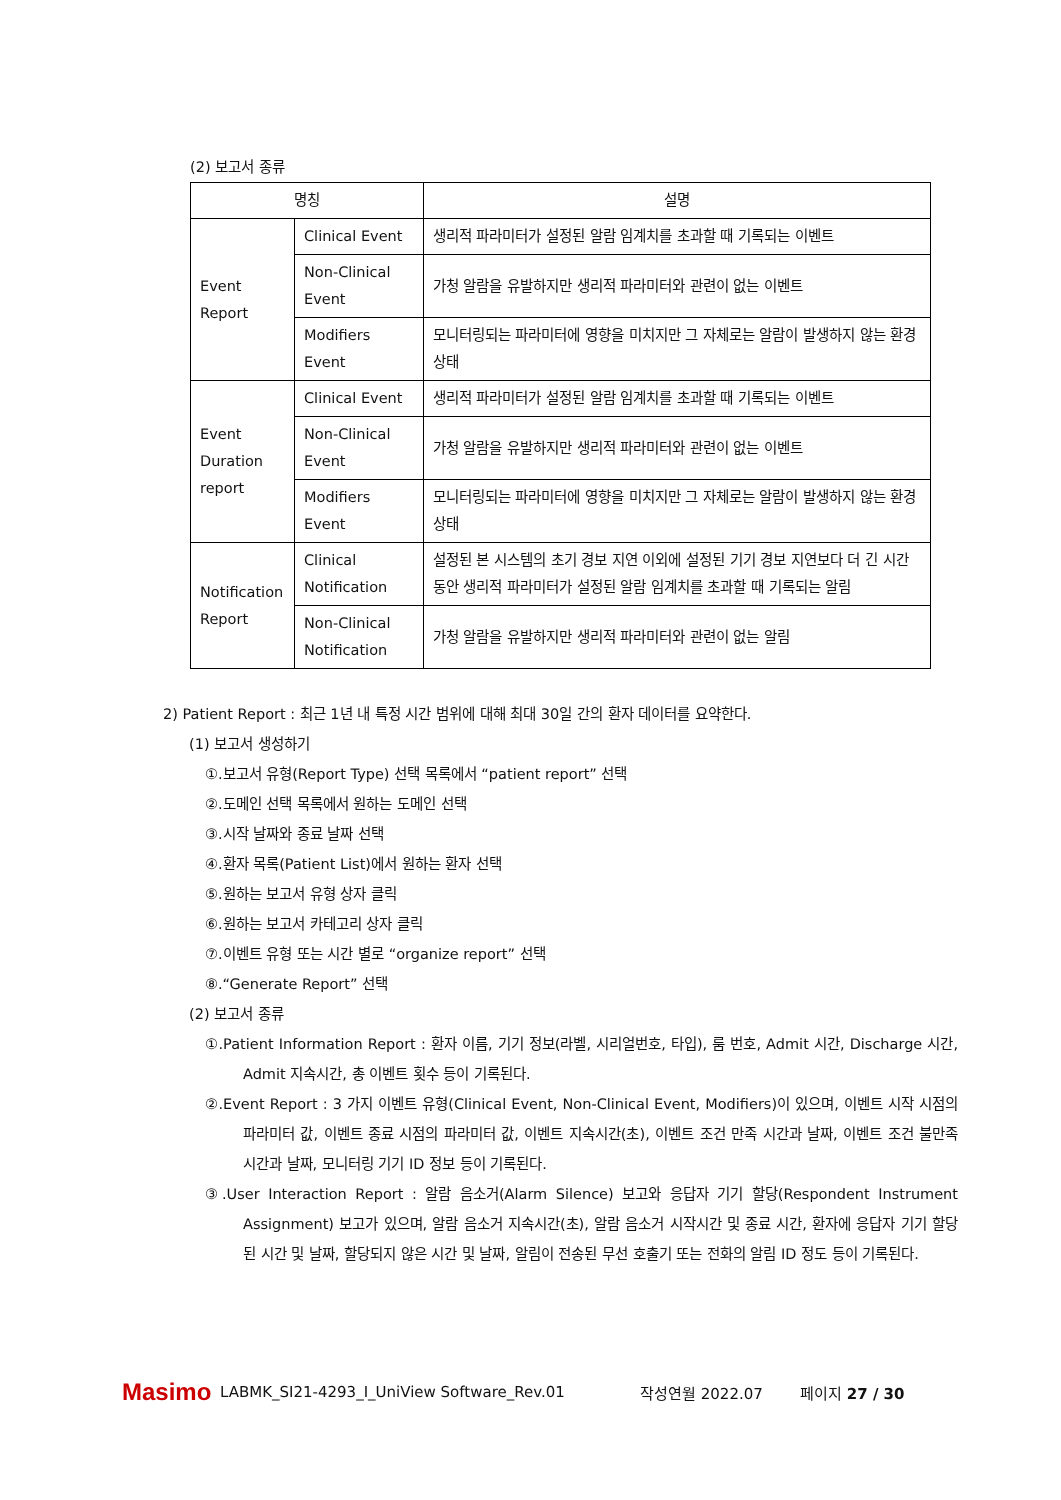(2) 보고서 종류
| 명칭 | | 설명 |
| --- | --- | --- |
| Event Report | Clinical Event | 생리적 파라미터가 설정된 알람 임계치를 초과할 때 기록되는 이벤트 |
| | Non-Clinical Event | 가청 알람을 유발하지만 생리적 파라미터와 관련이 없는 이벤트 |
| | Modifiers Event | 모니터링되는 파라미터에 영향을 미치지만 그 자체로는 알람이 발생하지 않는 환경 상태 |
| Event Duration report | Clinical Event | 생리적 파라미터가 설정된 알람 임계치를 초과할 때 기록되는 이벤트 |
| | Non-Clinical Event | 가청 알람을 유발하지만 생리적 파라미터와 관련이 없는 이벤트 |
| | Modifiers Event | 모니터링되는 파라미터에 영향을 미치지만 그 자체로는 알람이 발생하지 않는 환경 상태 |
| Notification Report | Clinical Notification | 설정된 본 시스템의 초기 경보 지연 이외에 설정된 기기 경보 지연보다 더 긴 시간 동안 생리적 파라미터가 설정된 알람 임계치를 초과할 때 기록되는 알림 |
| | Non-Clinical Notification | 가청 알람을 유발하지만 생리적 파라미터와 관련이 없는 알림 |
2) Patient Report : 최근 1년 내 특정 시간 범위에 대해 최대 30일 간의 환자 데이터를 요약한다.
(1) 보고서 생성하기
①.보고서 유형(Report Type) 선택 목록에서 “patient report” 선택
②.도메인 선택 목록에서 원하는 도메인 선택
③.시작 날짜와 종료 날짜 선택
④.환자 목록(Patient List)에서 원하는 환자 선택
⑤.원하는 보고서 유형 상자 클릭
⑥.원하는 보고서 카테고리 상자 클릭
⑦.이벤트 유형 또는 시간 별로 “organize report” 선택
⑧.“Generate Report” 선택
(2) 보고서 종류
①.Patient Information Report : 환자 이름, 기기 정보(라벨, 시리얼번호, 타입), 룸 번호, Admit 시간, Discharge 시간, Admit 지속시간, 총 이벤트 횟수 등이 기록된다.
②.Event Report : 3 가지 이벤트 유형(Clinical Event, Non-Clinical Event, Modifiers)이 있으며, 이벤트 시작 시점의 파라미터 값, 이벤트 종료 시점의 파라미터 값, 이벤트 지속시간(초), 이벤트 조건 만족 시간과 날짜, 이벤트 조건 불만족 시간과 날짜, 모니터링 기기 ID 정보 등이 기록된다.
③.User Interaction Report : 알람 음소거(Alarm Silence) 보고와 응답자 기기 할당(Respondent Instrument Assignment) 보고가 있으며, 알람 음소거 지속시간(초), 알람 음소거 시작시간 및 종료 시간, 환자에 응답자 기기 할당된 시간 및 날짜, 할당되지 않은 시간 및 날짜, 알림이 전송된 무선 호출기 또는 전화의 알림 ID 정도 등이 기록된다.
Masimo
LABMK_SI21-4293_I_UniView Software_Rev.01 작성연월 2022.07 페이지 27 / 30